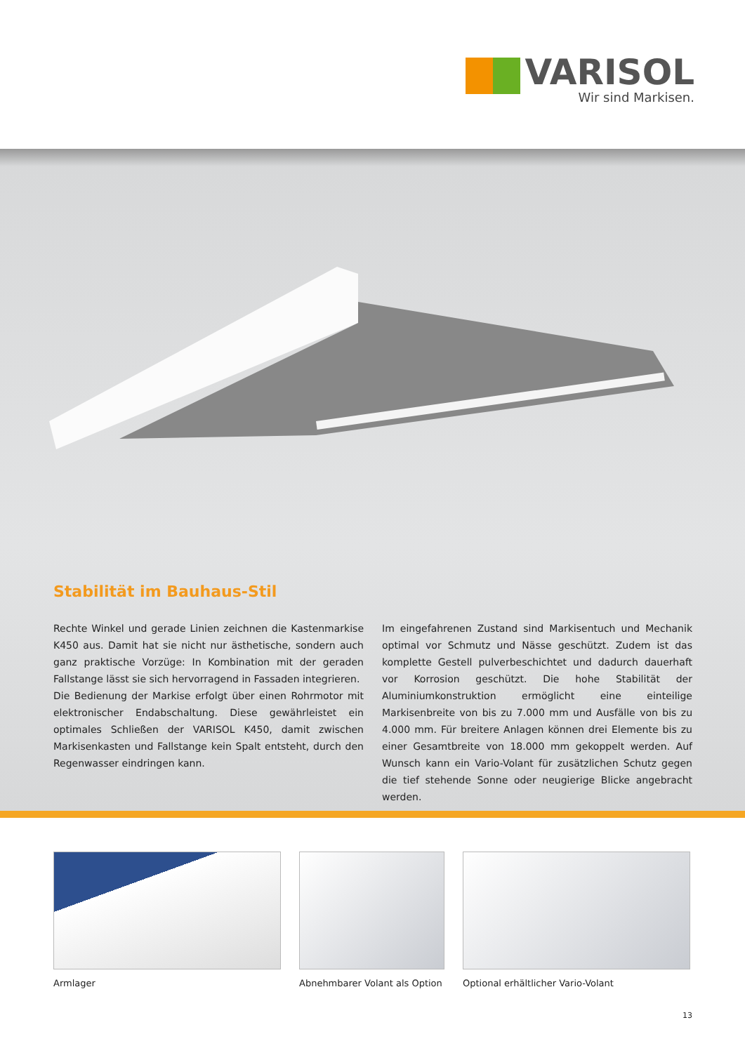VARISOL
Wir sind Markisen.
Stabilität im Bauhaus-Stil
Rechte Winkel und gerade Linien zeichnen die Kastenmarkise K450 aus. Damit hat sie nicht nur ästhetische, sondern auch ganz praktische Vorzüge: In Kombination mit der geraden Fallstange lässt sie sich hervorragend in Fassaden integrieren.
Die Bedienung der Markise erfolgt über einen Rohrmotor mit elektronischer Endabschaltung. Diese gewährleistet ein optimales Schließen der VARISOL K450, damit zwischen Markisenkasten und Fallstange kein Spalt entsteht, durch den Regenwasser eindringen kann.
Im eingefahrenen Zustand sind Markisentuch und Mechanik optimal vor Schmutz und Nässe geschützt. Zudem ist das komplette Gestell pulverbeschichtet und dadurch dauerhaft vor Korrosion geschützt. Die hohe Stabilität der Aluminiumkonstruktion ermöglicht eine einteilige Markisenbreite von bis zu 7.000 mm und Ausfälle von bis zu 4.000 mm. Für breitere Anlagen können drei Elemente bis zu einer Gesamtbreite von 18.000 mm gekoppelt werden. Auf Wunsch kann ein Vario-Volant für zusätzlichen Schutz gegen die tief stehende Sonne oder neugierige Blicke angebracht werden.
Armlager Abnehmbarer Volant als Option
Optional erhältlicher Vario-Volant
13